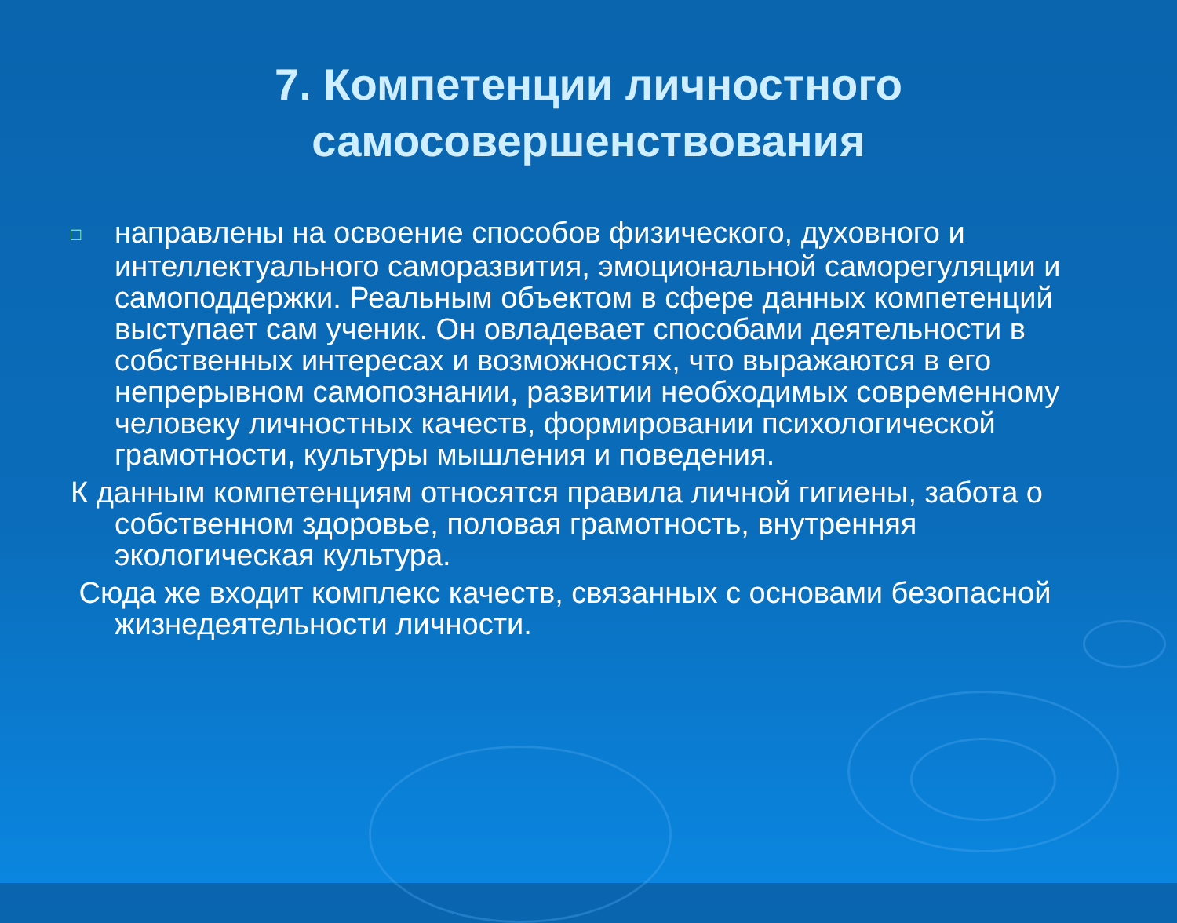7. Компетенции личностного
самосовершенствования
□ направлены на освоение способов физического, духовного и интеллектуального саморазвития, эмоциональной саморегуляции и самоподдержки. Реальным объектом в сфере данных компетенций выступает сам ученик. Он овладевает способами деятельности в собственных интересах и возможностях, что выражаются в его непрерывном самопознании, развитии необходимых современному человеку личностных качеств, формировании психологической грамотности, культуры мышления и поведения.
К данным компетенциям относятся правила личной гигиены, забота о собственном здоровье, половая грамотность, внутренняя экологическая культура.
Сюда же входит комплекс качеств, связанных с основами безопасной жизнедеятельности личности.